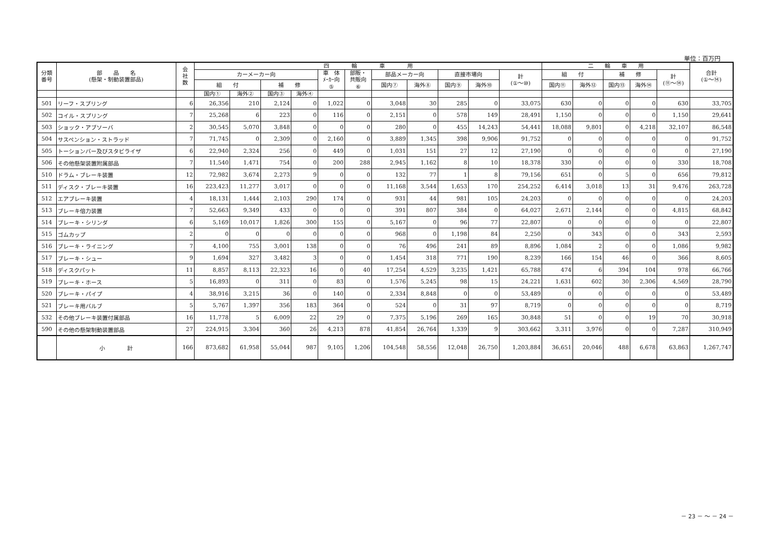単位：百万円
| 分類 番号 | 部 品 名 (懸架・制動装置部品) | 会 社 数 | 四 輪 車 用 | | | | | | | | | | | 二 輪 車 用 | | | | | 合計 (①～⑭) |
| --- | --- | --- | --- | --- | --- | --- | --- | --- | --- | --- | --- | --- | --- | --- | --- | --- | --- | --- | --- |
| | | | カーメーカー向 | | | | 車 体 ﾒｰｶｰ向 ⑤ | 部販・ 共販向 ⑥ | 部品メーカー向 | | 直接市場向 | | 計 (①～⑩) | 組 付 | | 補 修 | | 計 (⑪～⑭) | |
| | | | 組 付 | | 補 修 | | | | 国内⑦ | 海外⑧ | 国内⑨ | 海外⑩ | | 国内⑪ | 海外⑫ | 国内⑬ | 海外⑭ | | |
| | | | 国内① | 海外② | 国内③ | 海外④ | | | | | | | | | | | | | |
| 501 | リーフ・スプリング | 6 | 26,356 | 210 | 2,124 | 0 | 1,022 | 0 | 3,048 | 30 | 285 | 0 | 33,075 | 630 | 0 | 0 | 0 | 630 | 33,705 |
| 502 | コイル・スプリング | 7 | 25,268 | 6 | 223 | 0 | 116 | 0 | 2,151 | 0 | 578 | 149 | 28,491 | 1,150 | 0 | 0 | 0 | 1,150 | 29,641 |
| 503 | ショック・アブソーバ | 2 | 30,545 | 5,070 | 3,848 | 0 | 0 | 0 | 280 | 0 | 455 | 14,243 | 54,441 | 18,088 | 9,801 | 0 | 4,218 | 32,107 | 86,548 |
| 504 | サスペンション・ストラッド | 7 | 71,745 | 0 | 2,309 | 0 | 2,160 | 0 | 3,889 | 1,345 | 398 | 9,906 | 91,752 | 0 | 0 | 0 | 0 | 0 | 91,752 |
| 505 | トーションバー及びスタビライザ | 6 | 22,940 | 2,324 | 256 | 0 | 449 | 0 | 1,031 | 151 | 27 | 12 | 27,190 | 0 | 0 | 0 | 0 | 0 | 27,190 |
| 506 | その他懸架装置附属部品 | 7 | 11,540 | 1,471 | 754 | 0 | 200 | 288 | 2,945 | 1,162 | 8 | 10 | 18,378 | 330 | 0 | 0 | 0 | 330 | 18,708 |
| 510 | ドラム・ブレーキ装置 | 12 | 72,982 | 3,674 | 2,273 | 9 | 0 | 0 | 132 | 77 | 1 | 8 | 79,156 | 651 | 0 | 5 | 0 | 656 | 79,812 |
| 511 | ディスク・ブレーキ装置 | 16 | 223,423 | 11,277 | 3,017 | 0 | 0 | 0 | 11,168 | 3,544 | 1,653 | 170 | 254,252 | 6,414 | 3,018 | 13 | 31 | 9,476 | 263,728 |
| 512 | エアブレーキ装置 | 4 | 18,131 | 1,444 | 2,103 | 290 | 174 | 0 | 931 | 44 | 981 | 105 | 24,203 | 0 | 0 | 0 | 0 | 0 | 24,203 |
| 513 | ブレーキ倍力装置 | 7 | 52,663 | 9,349 | 433 | 0 | 0 | 0 | 391 | 807 | 384 | 0 | 64,027 | 2,671 | 2,144 | 0 | 0 | 4,815 | 68,842 |
| 514 | ブレーキ・シリンダ | 6 | 5,169 | 10,017 | 1,826 | 300 | 155 | 0 | 5,167 | 0 | 96 | 77 | 22,807 | 0 | 0 | 0 | 0 | 0 | 22,807 |
| 515 | ゴムカップ | 2 | 0 | 0 | 0 | 0 | 0 | 0 | 968 | 0 | 1,198 | 84 | 2,250 | 0 | 343 | 0 | 0 | 343 | 2,593 |
| 516 | ブレーキ・ライニング | 7 | 4,100 | 755 | 3,001 | 138 | 0 | 0 | 76 | 496 | 241 | 89 | 8,896 | 1,084 | 2 | 0 | 0 | 1,086 | 9,982 |
| 517 | ブレーキ・シュー | 9 | 1,694 | 327 | 3,482 | 3 | 0 | 0 | 1,454 | 318 | 771 | 190 | 8,239 | 166 | 154 | 46 | 0 | 366 | 8,605 |
| 518 | ディスクパット | 11 | 8,857 | 8,113 | 22,323 | 16 | 0 | 40 | 17,254 | 4,529 | 3,235 | 1,421 | 65,788 | 474 | 6 | 394 | 104 | 978 | 66,766 |
| 519 | ブレーキ・ホース | 5 | 16,893 | 0 | 311 | 0 | 83 | 0 | 1,576 | 5,245 | 98 | 15 | 24,221 | 1,631 | 602 | 30 | 2,306 | 4,569 | 28,790 |
| 520 | ブレーキ・パイプ | 4 | 38,916 | 3,215 | 36 | 0 | 140 | 0 | 2,334 | 8,848 | 0 | 0 | 53,489 | 0 | 0 | 0 | 0 | 0 | 53,489 |
| 521 | ブレーキ用バルブ | 5 | 5,767 | 1,397 | 356 | 183 | 364 | 0 | 524 | 0 | 31 | 97 | 8,719 | 0 | 0 | 0 | 0 | 0 | 8,719 |
| 532 | その他ブレーキ装置付属部品 | 16 | 11,778 | 5 | 6,009 | 22 | 29 | 0 | 7,375 | 5,196 | 269 | 165 | 30,848 | 51 | 0 | 0 | 19 | 70 | 30,918 |
| 590 | その他の懸架制動装置部品 | 27 | 224,915 | 3,304 | 360 | 26 | 4,213 | 878 | 41,854 | 26,764 | 1,339 | 9 | 303,662 | 3,311 | 3,976 | 0 | 0 | 7,287 | 310,949 |
| | 小 計 | 166 | 873,682 | 61,958 | 55,044 | 987 | 9,105 | 1,206 | 104,548 | 58,556 | 12,048 | 26,750 | 1,203,884 | 36,651 | 20,046 | 488 | 6,678 | 63,863 | 1,267,747 |
－ 23 － ～ － 24 －